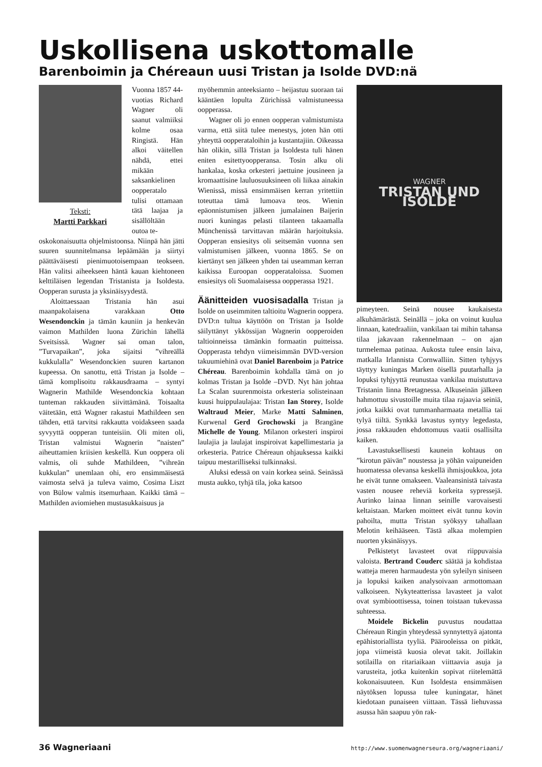Uskollisena uskottomalle
Barenboimin ja Chéreaun uusi Tristan ja Isolde DVD:nä
Teksti:
Martti Parkkari
Vuonna 1857 44-vuotias Richard Wagner oli saanut valmiiksi kolme osaa Ringistä. Hän alkoi väitellen nähdä, ettei mikään saksankielinen oopperatalo tulisi ottamaan tätä laajaa ja sisällöltään outoa te-
oskokonaisuutta ohjelmistoonsa. Niinpä hän jätti suuren suunnitelmansa lepäämään ja siirtyi päättäväisesti pienimuotoisempaan teokseen. Hän valitsi aiheekseen häntä kauan kiehtoneen kelttiläisen legendan Tristanista ja Isoldesta. Oopperan surusta ja yksinäisyydestä.
Aloittaessaan Tristania hän asui maanpakolaisena varakkaan Otto Wesendonckin ja tämän kauniin ja henkevän vaimon Mathilden luona Zürichin lähellä Sveitsissä. Wagner sai oman talon, ”Turvapaikan”, joka sijaitsi ”vihreällä kukkulalla” Wesendonckien suuren kartanon kupeessa. On sanottu, että Tristan ja Isolde – tämä komplisoitu rakkausdraama – syntyi Wagnerin Mathilde Wesendonckia kohtaan tunteman rakkauden siivittämänä. Toisaalta väitetään, että Wagner rakastui Mathildeen sen tähden, että tarvitsi rakkautta voidakseen saada syvyyttä oopperan tunteisiin. Oli miten oli, Tristan valmistui Wagnerin ”naisten” aiheuttamien kriisien keskellä. Kun ooppera oli valmis, oli suhde Mathildeen, ”vihreän kukkulan” unemlaan ohi, ero ensimmäisestä vaimosta selvä ja tuleva vaimo, Cosima Liszt von Bülow valmis itsemurhaan. Kaikki tämä – Mathilden aviomiehen mustasukkaisuus ja
myöhemmin anteeksianto – heijastuu suoraan tai kääntäen lopulta Zürichissä valmistuneessa oopperassa.
Wagner oli jo ennen oopperan valmistumista varma, että siitä tulee menestys, joten hän otti yhteyttä oopperataloihin ja kustantajiin. Oikeassa hän olikin, sillä Tristan ja Isoldesta tuli hänen eniten esitettyoopperansa. Tosin alku oli hankalaa, koska orkesteri jaettuine jousineen ja kromaattisine lauluosuuksineen oli liikaa ainakin Wienissä, missä ensimmäisen kerran yritettiin toteuttaa tämä lumoava teos. Wienin epäonnistumisen jälkeen jumalainen Baijerin nuori kuningas pelasti tilanteen takaamalla Münchenissä tarvittavan määrän harjoituksia. Oopperan ensiesitys oli seitsemän vuonna sen valmistumisen jälkeen, vuonna 1865. Se on kiertänyt sen jälkeen yhden tai useamman kerran kaikissa Euroopan oopperataloissa. Suomen ensiesitys oli Suomalaisessa oopperassa 1921.
Äänitteiden vuosisadalla
Tristan ja Isolde on useimmiten taltioitu Wagnerin ooppera. DVD:n tultua käyttöön on Tristan ja Isolde säilyttänyt ykkössijan Wagnerin oopperoiden taltioinneissa tämänkin formaatin puitteissa. Oopperasta tehdyn viimeisimmän DVD-version takuumiehinä ovat Daniel Barenboim ja Patrice Chéreau. Barenboimin kohdalla tämä on jo kolmas Tristan ja Isolde –DVD. Nyt hän johtaa La Scalan suurenmoista orkesteria solisteinaan kuusi huippulaulajaa: Tristan Ian Storey, Isolde Waltraud Meier, Marke Matti Salminen, Kurwenal Gerd Grochowski ja Brangäne Michelle de Young. Milanon orkesteri inspiroi laulajia ja laulajat inspiroivat kapellimestaria ja orkesteria. Patrice Chéreaun ohjauksessa kaikki taipuu mestarilliseksi tulkinnaksi.
Aluksi edessä on vain korkea seinä. Seinässä musta aukko, tyhjä tila, joka katsoo
WAGNER
TRISTAN UND ISOLDE
pimeyteen. Seinä nousee kaukaisesta alkuhämärästä. Seinällä – joka on voinut kuulua linnaan, katedraaliin, vankilaan tai mihin tahansa tilaa jakavaan rakennelmaan – on ajan turmelemaa patinaa. Aukosta tulee ensin laiva, matkalla Irlannista Cornwalliin. Sitten tyhjyys täyttyy kuningas Marken öisellä puutarhalla ja lopuksi tyhjyyttä reunustaa vankilaa muistuttava Tristanin linna Bretagnessa. Alkuseinän jälkeen hahmottuu sivustoille muita tilaa rajaavia seiniä, jotka kaikki ovat tummanharmaata metallia tai tylyä tiiltä. Synkkä lavastus syntyy legedasta, jossa rakkauden ehdottomuus vaatii osallisilta kaiken.
Lavastuksellisesti kaunein kohtaus on ”kirotun päivän” noustessa ja yöhän vaipuneiden huomatessa olevansa keskellä ihmisjoukkoa, jota he eivät tunne omakseen. Vaaleansinistä taivasta vasten nousee reheviä korkeita sypressejä. Aurinko lainaa linnan seinille varovaisesti keltaistaan. Marken moitteet eivät tunnu kovin pahoilta, mutta Tristan syöksyy tahallaan Melotin keihääseen. Tästä alkaa molempien nuorten yksinäisyys.
Pelkistetyt lavasteet ovat riippuvaisia valoista. Bertrand Couderc säätää ja kohdistaa watteja meren harmaudesta yön syleilyn siniseen ja lopuksi kaiken analysoivaan armottomaan valkoiseen. Nykyteatterissa lavasteet ja valot ovat symbioottisessa, toinen toistaan tukevassa suhteessa.
Moidele Bickelin puvustus noudattaa Chéreaun Ringin yhteydessä synnytettyä ajatonta epähistoriallista tyyliä. Päärooleissa on pitkät, jopa viimeistä kuosia olevat takit. Joillakin sotilailla on ritariaikaan viittaavia asuja ja varusteita, jotka kuitenkin sopivat riitelemättä kokonaisuuteen. Kun Isoldesta ensimmäisen näytöksen lopussa tulee kuningatar, hänet kiedotaan punaiseen viittaan. Tässä liehuvassa asussa hän saapuu yön rak-
36 Wagneriaani http://www.suomenwagnerseura.org/wagneriaani/